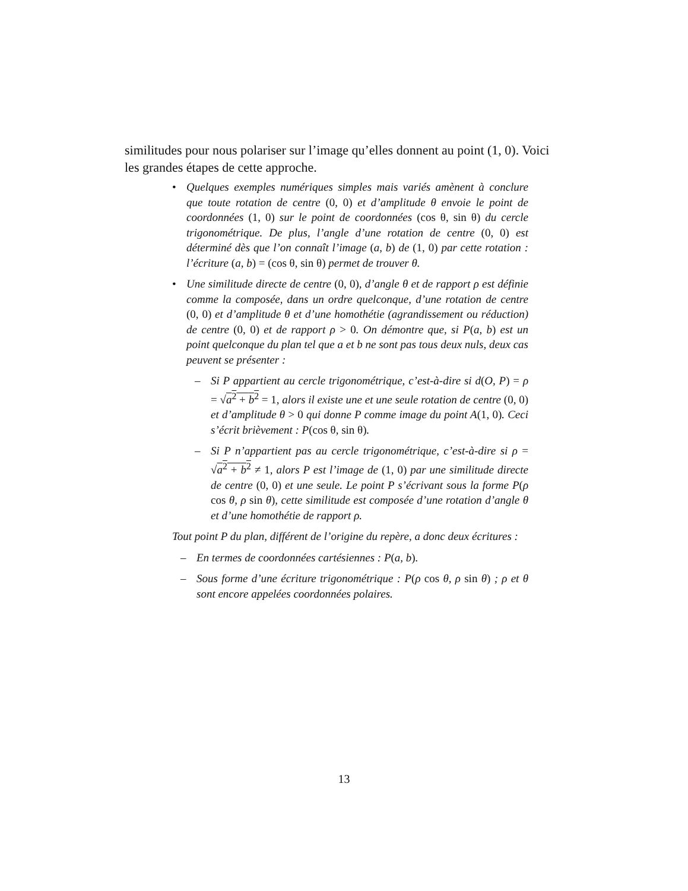similitudes pour nous polariser sur l’image qu’elles donnent au point (1, 0). Voici les grandes étapes de cette approche.
• Quelques exemples numériques simples mais variés amènent à conclure que toute rotation de centre (0, 0) et d’amplitude θ envoie le point de coordonnées (1, 0) sur le point de coordonnées (cos θ, sin θ) du cercle trigonométrique. De plus, l’angle d’une rotation de centre (0, 0) est déterminé dès que l’on connaît l’image (a, b) de (1, 0) par cette rotation : l’écriture (a, b) = (cos θ, sin θ) permet de trouver θ.
• Une similitude directe de centre (0, 0), d’angle θ et de rapport ρ est définie comme la composée, dans un ordre quelconque, d’une rotation de centre (0, 0) et d’amplitude θ et d’une homothétie (agrandissement ou réduction) de centre (0, 0) et de rapport ρ > 0. On démontre que, si P(a, b) est un point quelconque du plan tel que a et b ne sont pas tous deux nuls, deux cas peuvent se présenter :
– Si P appartient au cercle trigonométrique, c’est-à-dire si d(O, P) = ρ = √a<sup>2</sup> + b<sup>2</sup> = 1, alors il existe une et une seule rotation de centre (0, 0) et d’amplitude θ > 0 qui donne P comme image du point A(1, 0). Ceci s’écrit brièvement : P(cos θ, sin θ).
– Si P n’appartient pas au cercle trigonométrique, c’est-à-dire si ρ = √a<sup>2</sup> + b<sup>2</sup> ≠ 1, alors P est l’image de (1, 0) par une similitude directe de centre (0, 0) et une seule. Le point P s’écrivant sous la forme P(ρ cos θ, ρ sin θ), cette similitude est composée d’une rotation d’angle θ et d’une homothétie de rapport ρ.
Tout point P du plan, différent de l’origine du repère, a donc deux écritures :
– En termes de coordonnées cartésiennes : P(a, b).
– Sous forme d’une écriture trigonométrique : P(ρ cos θ, ρ sin θ) ; ρ et θ sont encore appelées coordonnées polaires.
13